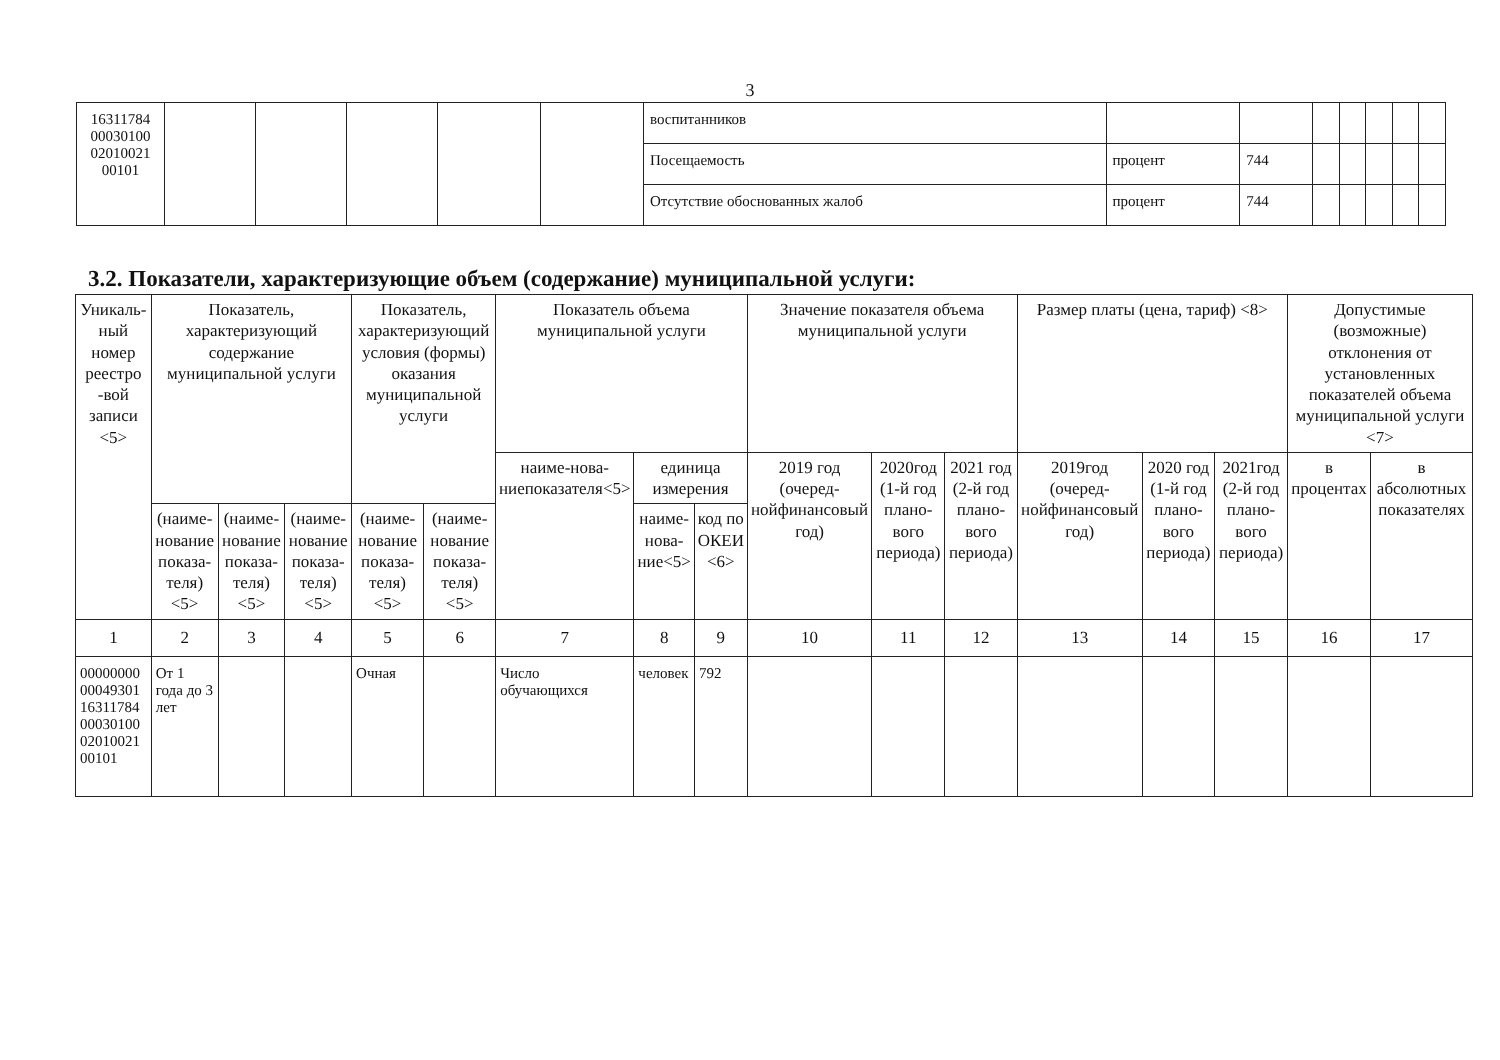3
| 16311784 00030100 02010021 00101 | | | | | | воспитанников | | | | | | | |
| | | | | | | Посещаемость | процент | 744 | | | | | |
| | | | | | | Отсутствие обоснованных жалоб | процент | 744 | | | | | |
3.2. Показатели, характеризующие объем (содержание) муниципальной услуги:
| Уникаль-ный номер реестро -вой записи <5> | Показатель, характеризующий содержание муниципальной услуги | | | Показатель, характеризующий условия (формы) оказания муниципальной услуги | | Показатель объема муниципальной услуги | | | Значение показателя объема муниципальной услуги | | | Размер платы (цена, тариф) <8> | | | Допустимые (возможные) отклонения от установленных показателей объема муниципальной услуги <7> | |
| --- | --- | --- | --- | --- | --- | --- | --- | --- | --- | --- | --- | --- | --- | --- | --- | --- |
| | | | | | | наиме-нова-ниепоказателя<5> | единица измерения | | 2019 год (очеред-нойфинансовый год) | 2020год (1-й год плано-вого периода) | 2021 год (2-й год плано-вого периода) | 2019год (очеред-нойфинансовый год) | 2020 год (1-й год плано-вого периода) | 2021год (2-й год плано-вого периода) | в процентах | в абсолютных показателях |
| | (наиме-нование показа-теля) <5> | (наиме-нование показа-теля) <5> | (наиме-нование показа-теля) <5> | (наиме-нование показа-теля) <5> | (наиме-нование показа-теля) <5> | | наиме-нова-ние<5> | код по ОКЕИ <6> | | | | | | | | |
| 1 | 2 | 3 | 4 | 5 | 6 | 7 | 8 | 9 | 10 | 11 | 12 | 13 | 14 | 15 | 16 | 17 |
| 00000000 00049301 16311784 00030100 02010021 00101 | От 1 года до 3 лет | | | Очная | | Число обучающихся | человек | 792 | | | | | | | | |